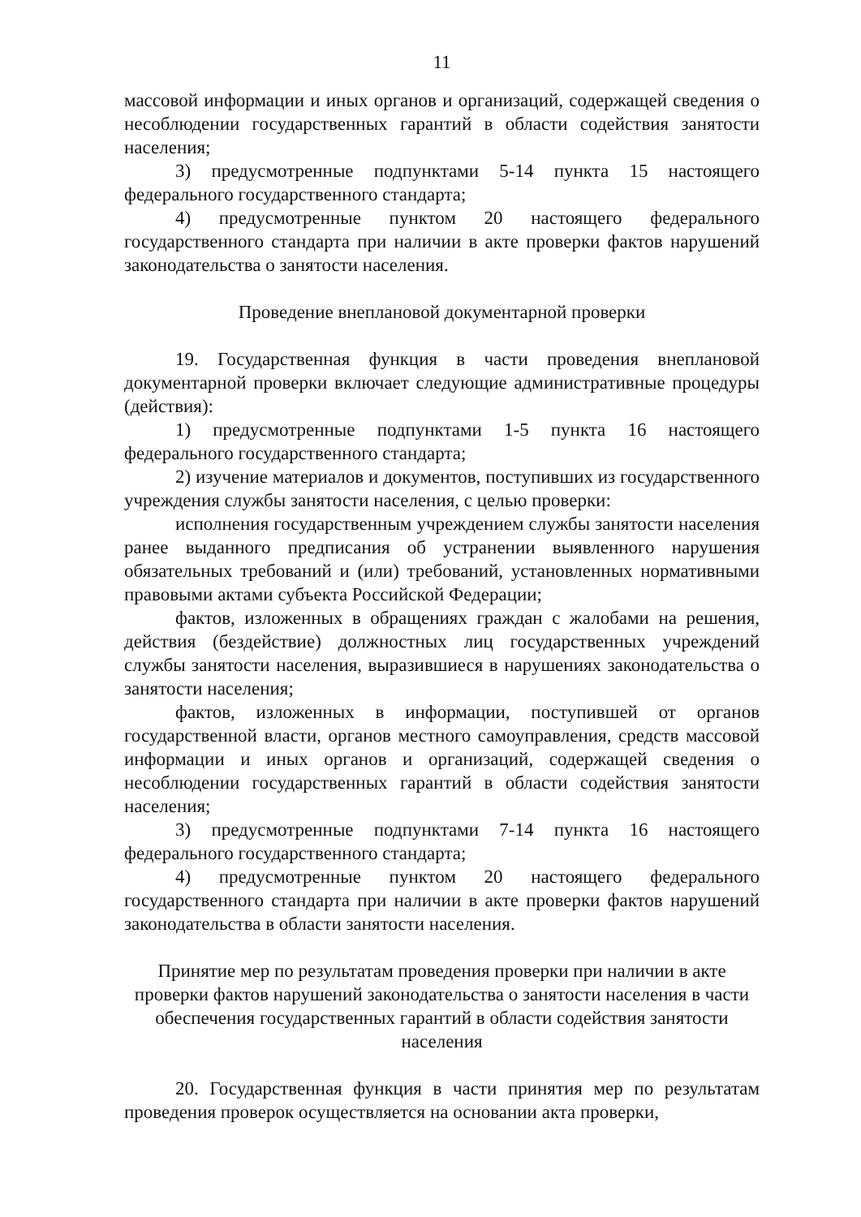11
массовой информации и иных органов и организаций, содержащей сведения о несоблюдении государственных гарантий в области содействия занятости населения;
3) предусмотренные подпунктами 5-14 пункта 15 настоящего федерального государственного стандарта;
4) предусмотренные пунктом 20 настоящего федерального государственного стандарта при наличии в акте проверки фактов нарушений законодательства о занятости населения.
Проведение внеплановой документарной проверки
19. Государственная функция в части проведения внеплановой документарной проверки включает следующие административные процедуры (действия):
1) предусмотренные подпунктами 1-5 пункта 16 настоящего федерального государственного стандарта;
2) изучение материалов и документов, поступивших из государственного учреждения службы занятости населения, с целью проверки:
исполнения государственным учреждением службы занятости населения ранее выданного предписания об устранении выявленного нарушения обязательных требований и (или) требований, установленных нормативными правовыми актами субъекта Российской Федерации;
фактов, изложенных в обращениях граждан с жалобами на решения, действия (бездействие) должностных лиц государственных учреждений службы занятости населения, выразившиеся в нарушениях законодательства о занятости населения;
фактов, изложенных в информации, поступившей от органов государственной власти, органов местного самоуправления, средств массовой информации и иных органов и организаций, содержащей сведения о несоблюдении государственных гарантий в области содействия занятости населения;
3) предусмотренные подпунктами 7-14 пункта 16 настоящего федерального государственного стандарта;
4) предусмотренные пунктом 20 настоящего федерального государственного стандарта при наличии в акте проверки фактов нарушений законодательства в области занятости населения.
Принятие мер по результатам проведения проверки при наличии в акте проверки фактов нарушений законодательства о занятости населения в части обеспечения государственных гарантий в области содействия занятости населения
20. Государственная функция в части принятия мер по результатам проведения проверок осуществляется на основании акта проверки,